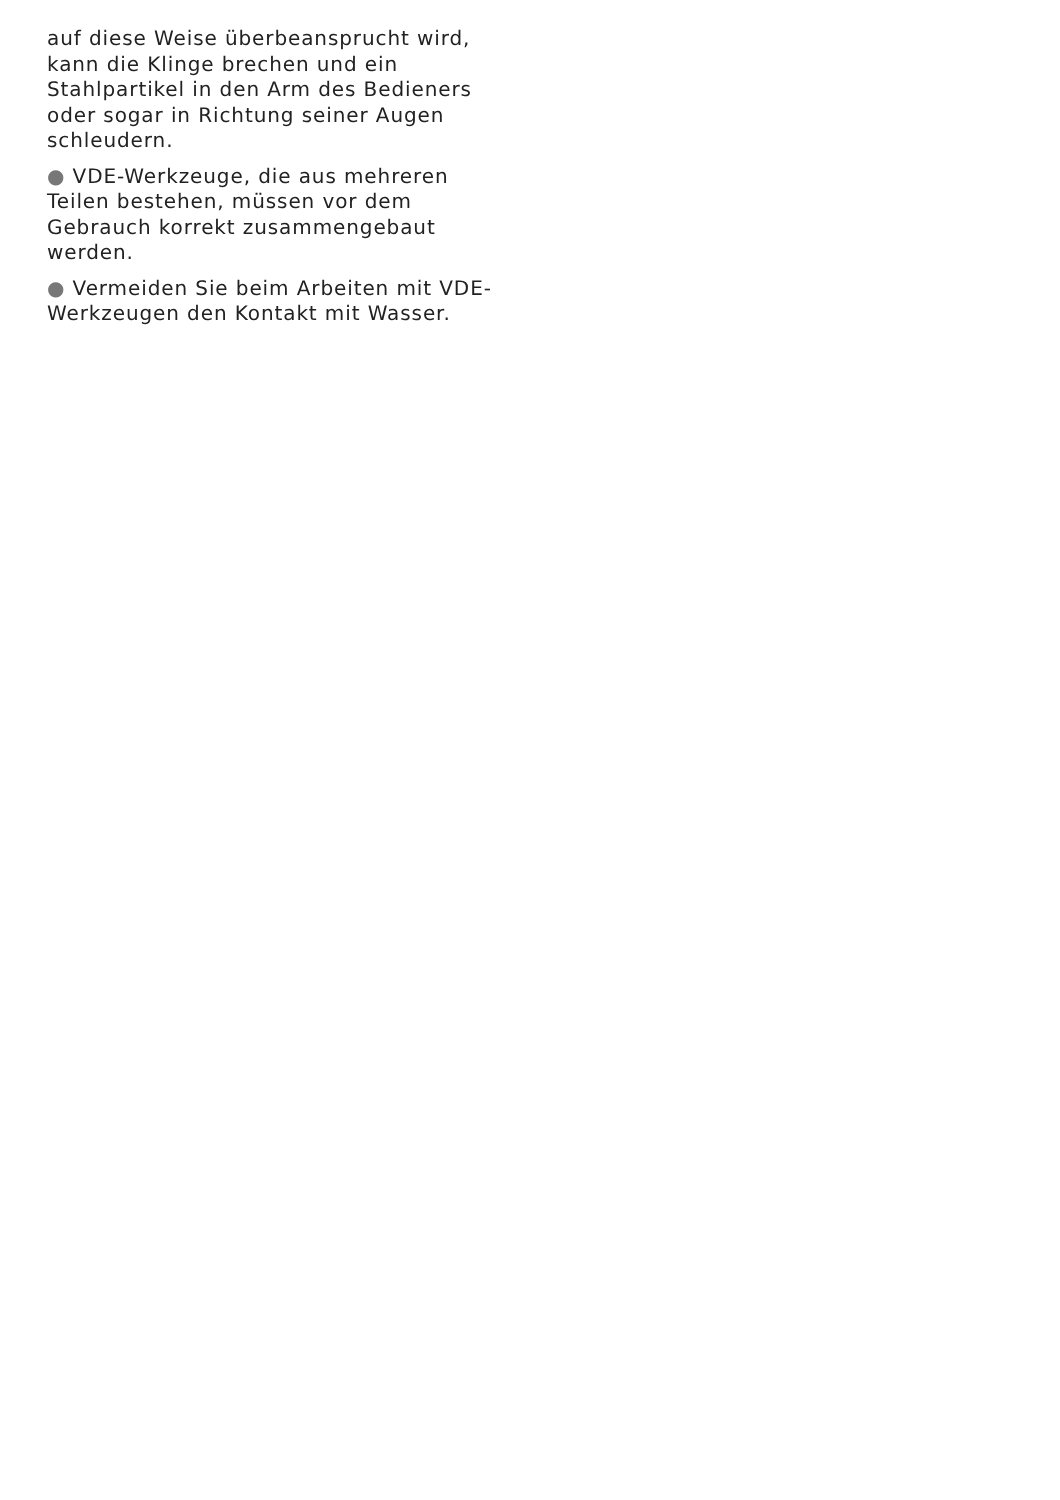auf diese Weise überbeansprucht wird, kann die Klinge brechen und ein Stahlpartikel in den Arm des Bedieners oder sogar in Richtung seiner Augen schleudern.
● VDE-Werkzeuge, die aus mehreren Teilen bestehen, müssen vor dem Gebrauch korrekt zusammengebaut werden.
● Vermeiden Sie beim Arbeiten mit VDE-Werkzeugen den Kontakt mit Wasser.